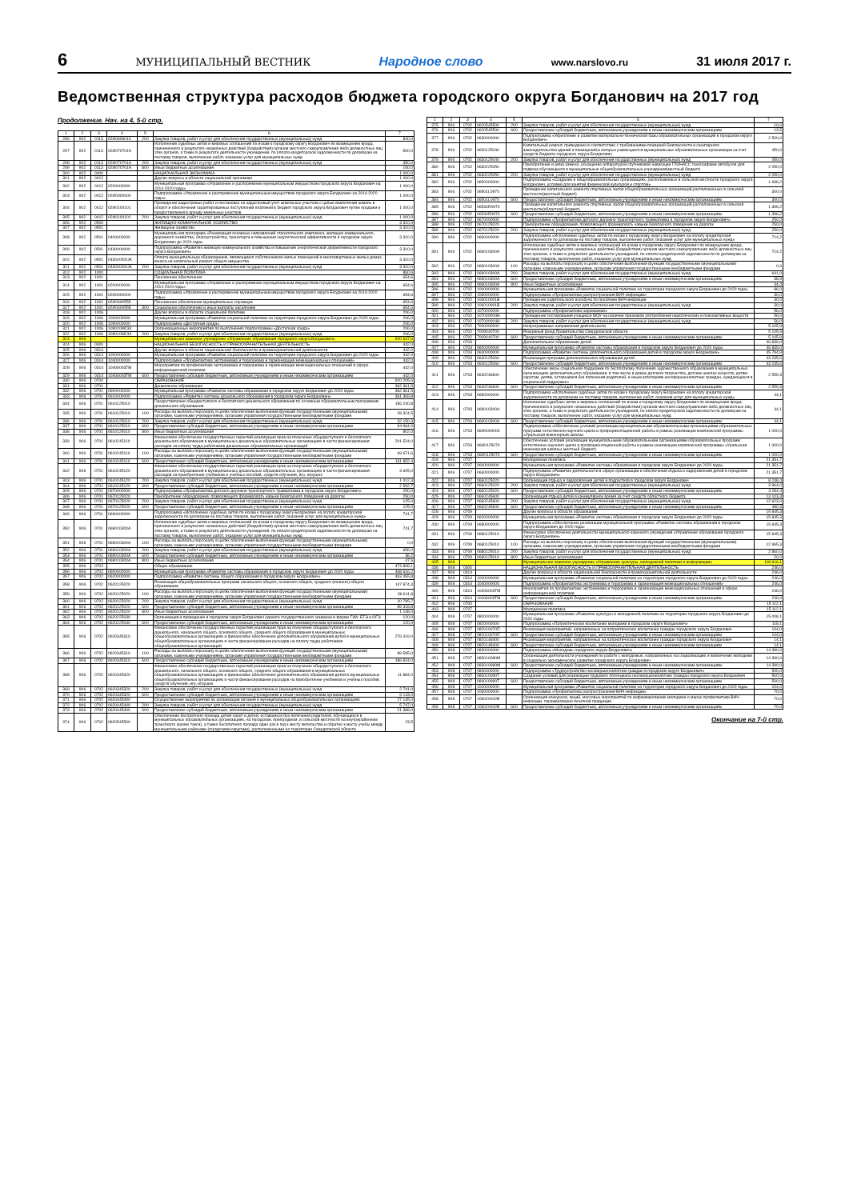6 МУНИЦИПАЛЬНЫЙ ВЕСТНИК Народное слово www.narslovo.ru 31 июля 2017 г.
Ведомственная структура расходов бюджета городского округа Богданович на 2017 год
Продолжение. Нач. на 4, 5-й стр.
| 1 | 2 | 3 | 4 | 5 | 6 | 7 |
| --- | --- | --- | --- | --- | --- | --- |
| 296 | 902 | 0113 | 02И0606010 | 200 | Закупка товаров, работ и услуг для обеспечения государственных (муниципальных) нужд | 840,0 |
| 297 | 902 | 0113 | 02И070701А | | Исполнение судебных актов и мировых соглашений по искам к городскому округу Богданович по возмещению вреда, причиненного в результате незаконных действий (бездействия) органов местного самоуправления либо должностных лиц этих органов, а также в результате деятельности учреждений, по оплате кредиторской задолженности по договорам на поставку товаров, выполнение работ, оказание услуг для муниципальных нужд | 500,0 |
| 298 | 902 | 0113 | 02И070701А | 200 | Закупка товаров, работ и услуг для обеспечения государственных (муниципальных) нужд | 350,0 |
| 299 | 902 | 0113 | 02И070701А | 800 | Иные бюджетные ассигнования | 150,0 |
| 300 | 902 | 0400 | | | НАЦИОНАЛЬНАЯ ЭКОНОМИКА | 1 000,0 |
| 301 | 902 | 0412 | | | Другие вопросы в области национальной экономики | 1 000,0 |
| 302 | 902 | 0412 | 0200000000 | | Муниципальная программа «Управление и распоряжение муниципальным имуществом городского округа Богданович на 2014-2020 годы» | 1 000,0 |
| 303 | 902 | 0412 | 02И0000000 | | Подпрограмма «Управление и распоряжение муниципальным имуществом городского округа Богданович на 2014-2020 годы» | 1 000,0 |
| 304 | 902 | 0412 | 02И0100101 | | Проведение кадастровых работ и постановка на кадастровый учет земельных участков с целью вовлечения земель в оборот и обеспечения гарантированных поступлений платежей в бюджет городского округа Богданович путем продажи и предоставления в аренду земельных участков | 1 000,0 |
| 305 | 902 | 0412 | 02И0100101 | 200 | Закупка товаров, работ и услуг для обеспечения государственных (муниципальных) нужд | 1 000,0 |
| 306 | 902 | 0500 | | | ЖИЛИЩНО-КОММУНАЛЬНОЕ ХОЗЯЙСТВО | 3 310,0 |
| 307 | 902 | 0501 | | | Жилищное хозяйство | 3 310,0 |
| 308 | 902 | 0501 | 0400000000 | | Муниципальная программа «Реализация основных направлений строительного комплекса, жилищно-коммунального, дорожного хозяйства, благоустройства, транспорта и повышения энергетической эффективности в городском округе Богданович до 2020 года» | 3 310,0 |
| 309 | 902 | 0501 | 0430000000 | | Подпрограмма «Развитие жилищно-коммунального хозяйства и повышение энергетической эффективности городского округа Богданович» | 3 310,0 |
| 310 | 902 | 0501 | 043040001Ж | | Оплата муниципальным образованием, являющимся собственником жилых помещений в многоквартирных жилых домах, взноса на капитальный ремонт общего имущества | 3 310,0 |
| 311 | 902 | 0501 | 043040001Ж | 200 | Закупка товаров, работ и услуг для обеспечения государственных (муниципальных) нужд | 3 310,0 |
| 312 | 902 | 1000 | | | СОЦИАЛЬНАЯ ПОЛИТИКА | 860,6 |
| 313 | 902 | 1001 | | | Пенсионное обеспечение | 654,6 |
| 314 | 902 | 1001 | 0200000000 | | Муниципальная программа «Управление и распоряжение муниципальным имуществом городского округа Богданович на 2014-2020 годы» | 654,6 |
| 315 | 902 | 1001 | 02И0000000 | | Подпрограмма «Управление и распоряжение муниципальным имуществом городского округа Богданович на 2014-2020 годы» | 654,6 |
| 316 | 902 | 1001 | 02И0400555 | | Пенсионное обеспечение муниципальных служащих | 654,6 |
| 317 | 902 | 1001 | 02И0400555 | 300 | Социальное обеспечение и иные выплаты населению | 654,6 |
| 318 | 902 | 1006 | | | Другие вопросы в области социальной политики | 206,0 |
| 319 | 902 | 1006 | 1000000000 | | Муниципальная программа «Развитие социальной политики на территории городского округа Богданович до 2020 года» | 206,0 |
| 320 | 902 | 1006 | 1090000000 | | Подпрограмма «Доступная среда» | 206,0 |
| 321 | 902 | 1006 | 109010M234 | | Организационные мероприятия по выполнению подпрограммы «Доступная среда» | 206,0 |
| 322 | 902 | 1006 | 109010M234 | 200 | Закупка товаров, работ и услуг для обеспечения государственных (муниципальных) нужд | 206,0 |
| 323 | 906 | | | | Муниципальное казенное учреждение «Управление образования городского округа Богданович» | 920 647,6 |
| 324 | 906 | 0300 | | | НАЦИОНАЛЬНАЯ БЕЗОПАСНОСТЬ И ПРАВООХРАНИТЕЛЬНАЯ ДЕЯТЕЛЬНОСТЬ | 442,0 |
| 325 | 906 | 0314 | | | Другие вопросы в области национальной безопасности и правоохранительной деятельности | 442,0 |
| 326 | 906 | 0314 | 1000000000 | | Муниципальная программа «Развитие социальной политики на территории городского округа Богданович до 2020 года» | 442,0 |
| 327 | 906 | 0314 | 1040000000 | | Подпрограмма «Профилактика экстремизма и терроризма и гармонизация межнациональных отношений» | 442,0 |
| 328 | 906 | 0314 | 10406003ТМ | | Мероприятия по профилактике экстремизма и терроризма и гармонизации межнациональных отношений в сфере информационной политики | 442,0 |
| 329 | 906 | 0314 | 10406003ТМ | 600 | Предоставление субсидий бюджетным, автономным учреждениям и иным некоммерческим организациям | 442,0 |
| 330 | 906 | 0700 | | | ОБРАЗОВАНИЕ | 920 205,6 |
| 331 | 906 | 0701 | | | Дошкольное образование | 362 361,5 |
| 332 | 906 | 0701 | 0600000000 | | Муниципальная программа «Развитие системы образования в городском округе Богданович до 2020 года» | 362 361,5 |
| 333 | 906 | 0701 | 0610000000 | | Подпрограмма «Развитие системы дошкольного образования в городском округе Богданович» | 361 369,8 |
| 334 | 906 | 0701 | 0610125010 | | Предоставление общедоступного и бесплатного дошкольного образования по основным образовательным программам дошкольного образования | 156 240,8 |
| 335 | 906 | 0701 | 0610125010 | 100 | Расходы на выплаты персоналу в целях обеспечения выполнения функций государственными (муниципальными) органами, казенными учреждениями, органами управления государственными внебюджетными фондами | 28 324,5 |
| 336 | 906 | 0701 | 0610125010 | 200 | Закупка товаров, работ и услуг для обеспечения государственных (муниципальных) нужд | 32 150,3 |
| 337 | 906 | 0701 | 0610125010 | 600 | Предоставление субсидий бюджетным, автономным учреждениям и иным некоммерческим организациям | 94 964,0 |
| 338 | 906 | 0701 | 0610125010 | 800 | Иные бюджетные ассигнования | 802,0 |
| 339 | 906 | 0701 | 0610245110 | | Финансовое обеспечение государственных гарантий реализации прав на получение общедоступного и бесплатного дошкольного образования в муниципальных дошкольных образовательных организациях в части финансирования расходов на оплату труда работников дошкольных образовательных организаций | 201 524,0 |
| 340 | 906 | 0701 | 0610245110 | 100 | Расходы на выплаты персоналу в целях обеспечения выполнения функций государственными (муниципальными) органами, казенными учреждениями, органами управления государственными внебюджетными фондами | 69 671,6 |
| 341 | 906 | 0701 | 0610245110 | 600 | Предоставление субсидий бюджетным, автономным учреждениям и иным некоммерческим организациям | 131 852,4 |
| 342 | 906 | 0701 | 0610245120 | | Финансовое обеспечение государственных гарантий реализации прав на получение общедоступного и бесплатного дошкольного образования в муниципальных дошкольных образовательных организациях в части финансирования расходов на приобретение учебников и учебных пособий, средств обучения, игр, игрушек | 3 605,0 |
| 343 | 906 | 0701 | 0610245120 | 200 | Закупка товаров, работ и услуг для обеспечения государственных (муниципальных) нужд | 1 012,3 |
| 344 | 906 | 0701 | 0610245120 | 600 | Предоставление субсидий бюджетным, автономным учреждениям и иным некоммерческим организациям | 2 592,7 |
| 345 | 906 | 0701 | 0670000000 | | Подпрограмма «Профилактика детского дорожно-транспортного травматизма в городском округе Богданович» | 250,0 |
| 346 | 906 | 0701 | 0670125020 | | Приобретение оборудования, позволяющего формировать навыки безопасного поведения на дорогах | 250,0 |
| 347 | 906 | 0701 | 0670125020 | 200 | Закупка товаров, работ и услуг для обеспечения государственных (муниципальных) нужд | 125,0 |
| 348 | 906 | 0701 | 0670125020 | 600 | Предоставление субсидий бюджетным, автономным учреждениям и иным некоммерческим организациям | 125,0 |
| 349 | 906 | 0701 | 0690000000 | | Подпрограмма «Исполнение судебных актов по искам к городскому округу Богданович на оплату кредиторской задолженности по договорам на поставку товаров, выполнение работ, оказания услуг для муниципальных нужд» | 741,7 |
| 350 | 906 | 0701 | 069010300А | | Исполнение судебных актов и мировых соглашений по искам к городскому округу Богданович по возмещению вреда, причиненного в результате незаконных действий (бездействия) органов местного самоуправления либо должностных лиц этих органов, а также в результате деятельности учреждений, по оплате кредиторской задолженности по договорам на поставку товаров, выполнение работ, оказание услуг для муниципальных нужд | 741,7 |
| 351 | 906 | 0701 | 069010300А | 100 | Расходы на выплаты персоналу в целях обеспечения выполнения функций государственными (муниципальными) органами, казенными учреждениями, органами управления государственными внебюджетными фондами | 0,0 |
| 352 | 906 | 0701 | 069010300А | 200 | Закупка товаров, работ и услуг для обеспечения государственных (муниципальных) нужд | 656,0 |
| 353 | 906 | 0701 | 069010300А | 600 | Предоставление субсидий бюджетным, автономным учреждениям и иным некоммерческим организациям | 38,2 |
| 354 | 906 | 0701 | 069010300А | 800 | Иные бюджетные ассигнования | 47,5 |
| 355 | 906 | 0702 | | | Общее образование | 473 808,1 |
| 356 | 906 | 0702 | 0600000000 | | Муниципальная программа «Развитие системы образования в городском округе Богданович до 2020 года» | 468 616,2 |
| 357 | 906 | 0702 | 0620000000 | | Подпрограмма «Развитие системы общего образования в городском округе Богданович» | 463 455,8 |
| 358 | 906 | 0702 | 0620125020 | | Реализация общеобразовательных программ начального общего, основного общего, среднего (полного) общего образования | 147 874,3 |
| 359 | 906 | 0702 | 0620125020 | 100 | Расходы на выплаты персоналу в целях обеспечения выполнения функций государственными (муниципальными) органами, казенными учреждениями, органами управления государственными внебюджетными фондами | 36 611,8 |
| 360 | 906 | 0702 | 0620125020 | 200 | Закупка товаров, работ и услуг для обеспечения государственных (муниципальных) нужд | 20 795,7 |
| 361 | 906 | 0702 | 0620125020 | 600 | Предоставление субсидий бюджетным, автономным учреждениям и иным некоммерческим организациям | 89 318,8 |
| 362 | 906 | 0702 | 0620125020 | 800 | Иные бюджетные ассигнования | 1 148,0 |
| 363 | 906 | 0702 | 0620225030 | | Организация и проведение в городском округе Богданович единого государственного экзамена в форме ГИА, ЕГЭ и ОГЭ | 120,0 |
| 364 | 906 | 0702 | 0620225030 | 600 | Предоставление субсидий бюджетным, автономным учреждениям и иным некоммерческим организациям | 120,0 |
| 365 | 906 | 0702 | 0620345310 | | Финансовое обеспечение государственных гарантий реализации прав на получение общедоступного и бесплатного дошкольного, начального общего, основного общего, среднего общего образования в муниципальных общеобразовательных организациях и финансовое обеспечение дополнительного образования детей в муниципальных общеобразовательных организациях в части финансирования расходов на оплату труда работников общеобразовательных организаций | 276 419,0 |
| 366 | 906 | 0702 | 0620345310 | 100 | Расходы на выплаты персоналу в целях обеспечения выполнения функций государственными (муниципальными) органами, казенными учреждениями, органами управления государственными внебюджетными фондами | 89 595,0 |
| 367 | 906 | 0702 | 0620345310 | 600 | Предоставление субсидий бюджетным, автономным учреждениям и иным некоммерческим организациям | 186 824,0 |
| 368 | 906 | 0702 | 0620345320 | | Финансовое обеспечение государственных гарантий реализации прав на получение общедоступного и бесплатного дошкольного, начального общего, основного общего, среднего общего образования в муниципальных общеобразовательных организациях и финансовое обеспечение дополнительного образования детей в муниципальных общеобразовательных организациях в части финансирования расходов на приобретение учебников и учебных пособий, средств обучения, игр, игрушек | 11 884,0 |
| 369 | 906 | 0702 | 0620345320 | 200 | Закупка товаров, работ и услуг для обеспечения государственных (муниципальных) нужд | 2 741,0 |
| 370 | 906 | 0702 | 0620345320 | 600 | Предоставление субсидий бюджетным, автономным учреждениям и иным некоммерческим организациям | 9 143,0 |
| 371 | 906 | 0702 | 0620445400 | | Осуществление мероприятий по организации питания в муниципальных общеобразовательных организациях | 27 135,0 |
| 372 | 906 | 0702 | 0620445400 | 200 | Закупка товаров, работ и услуг для обеспечения государственных (муниципальных) нужд | 5 747,0 |
| 373 | 906 | 0702 | 0620445400 | 600 | Предоставление субсидий бюджетным, автономным учреждениям и иным некоммерческим организациям | 21 388,0 |
| 374 | 906 | 0702 | 0620545500 | | Обеспечение бесплатного проезда детей-сирот и детей, оставшихся без попечения родителей, обучающихся в муниципальных образовательных организациях, на городском, пригородном, в сельской местности на внутрирайонном транспорте (кроме такси), а также бесплатного проезда один раз в год к месту жительства и обратно к месту учебы между муниципальными районами (городскими округами), расположенными на территории Свердловской области | 23,5 |
| 1 | 2 | 3 | 4 | 5 | 6 | 7 |
| --- | --- | --- | --- | --- | --- | --- |
| 375 | 906 | 0702 | 0620545500 | 200 | Закупка товаров, работ и услуг для обеспечения государственных (муниципальных) нужд | 10,0 |
| 376 | 906 | 0702 | 0620545500 | 600 | Предоставление субсидий бюджетным, автономным учреждениям и иным некоммерческим организациям | 13,5 |
| 377 | 906 | 0702 | 0630000000 | | Подпрограмма «Укрепление и развитие материально-технической базы образовательных организаций в городском округе Богданович» | 2 500,0 |
| 378 | 906 | 0702 | 0630125040 | | Капитальный ремонт, приведение в соответствие с требованиями пожарной безопасности и санитарного законодательства зданий и помещений,в которых размещаются муниципальные образовательные организации за счет средств бюджета городского округа Богданович | 450,0 |
| 379 | 906 | 0702 | 0630125040 | 200 | Закупка товаров, работ и услуг для обеспечения государственных (муниципальных) нужд | 450,0 |
| 380 | 906 | 0702 | 0630225050 | | Приобретение и (или) замена ,оснащение аппаратурой спутниковой навигации ГЛОНАСС тахографами автобусов для подвоза обучающихся в муниципальные общеобразовательные учреждения(местный бюджет) | 2 050,0 |
| 381 | 906 | 0702 | 0630225050 | 200 | Закупка товаров, работ и услуг для обеспечения государственных (муниципальных) нужд | 2 050,0 |
| 382 | 906 | 0702 | 0650000000 | | Подпрограмма «Создание в общеобразовательных организациях, расположенных в сельской местности городского округа Богданович, условий для занятий физической культурой и спортом» | 1 696,2 |
| 383 | 906 | 0702 | 06501L0970 | | Проведение капитального ремонта спортивных залов общеобразовательных организаций,расположенных в сельской местности(местный бюджет) | 300,0 |
| 384 | 906 | 0702 | 06501L0970 | 600 | Предоставление субсидий бюджетным, автономным учреждениям и иным некоммерческим организациям | 300,0 |
| 385 | 906 | 0702 | 06534R0970 | | Проведение капитального ремонта спортивных залов общеобразовательных организаций,расположенных в сельской местности(областной бюджет) | 1 396,2 |
| 386 | 906 | 0702 | 06534R0970 | 600 | Предоставление субсидий бюджетным, автономным учреждениям и иным некоммерческим организациям | 1 396,2 |
| 387 | 906 | 0702 | 0670000000 | | Подпрограмма «Профилактика детского дорожно-транспортного травматизма в городском округе Богданович» | 250,0 |
| 388 | 906 | 0702 | 0670125020 | | Приобретение оборудования, позволяющего формировать навыки безопасного поведения на дорогах | 250,0 |
| 389 | 906 | 0702 | 0670125020 | 200 | Закупка товаров, работ и услуг для обеспечения государственных (муниципальных) нужд | 250,0 |
| 390 | 906 | 0702 | 0690000000 | | Подпрограмма «Исполнение судебных актов по искам к городскому округу Богданович на оплату кредиторской задолженности по договорам на поставку товаров, выполнение работ, оказания услуг для муниципальных нужд» | 714,2 |
| 391 | 906 | 0702 | 069010300А | | Исполнение судебных актов и мировых соглашений по искам к городскому округу Богданович по возмещению вреда, причиненного в результате незаконных действий (бездействия) органов местного самоуправления либо должностных лиц этих органов, а также в результате деятельности учреждений, по оплате кредиторской задолженности по договорам на поставку товаров, выполнение работ, оказание услуг для муниципальных нужд | 714,2 |
| 392 | 906 | 0702 | 069010300А | 100 | Расходы на выплаты персоналу в целях обеспечения выполнения функций государственными (муниципальными) органами, казенными учреждениями, органами управления государственными внебюджетными фондами | 0,0 |
| 393 | 906 | 0702 | 069010300А | 200 | Закупка товаров, работ и услуг для обеспечения государственных (муниципальных) нужд | 641,0 |
| 394 | 906 | 0702 | 069010300А | 600 | Предоставление субсидий бюджетным, автономным учреждениям и иным некоммерческим организациям | 38,9 |
| 395 | 906 | 0702 | 069010300А | 800 | Иные бюджетные ассигнования | 34,4 |
| 396 | 906 | 0702 | 1000000000 | | Муниципальная программа «Развитие социальной политики на территории городского округа Богданович до 2020 года» | 86,0 |
| 397 | 906 | 0702 | 1060000000 | | Подпрограмма «Профилактика распространения ВИЧ-инфекции» | 30,0 |
| 398 | 906 | 0702 | 106010001В | | Проведение родительского всеобуча по проблеме ВИЧ-инфекции | 30,0 |
| 399 | 906 | 0702 | 106010001В | 200 | Закупка товаров, работ и услуг для обеспечения государственных (муниципальных) нужд | 30,0 |
| 400 | 906 | 0702 | 1070000000 | | Подпрограмма «Профилактика наркомании» | 56,0 |
| 401 | 906 | 0702 | 107040004Н | | Проведение тестирования учащихся МОУ на наличие признаков употребления наркотических и психоактивных веществ | 56,0 |
| 402 | 906 | 0702 | 107040004Н | 200 | Закупка товаров, работ и услуг для обеспечения государственных (муниципальных) нужд | 56,0 |
| 403 | 906 | 0702 | 7000000000 | | Непрограммные направления деятельности | 5 105,9 |
| 404 | 906 | 0702 | 7009040700 | | Резервный фонд Правительства Свердловской области | 5 105,9 |
| 405 | 906 | 0702 | 7009040700 | 600 | Предоставление субсидий бюджетным, автономным учреждениям и иным некоммерческим организациям | 5 105,9 |
| 406 | 906 | 0703 | | | Дополнительное образование детей | 46 839,0 |
| 407 | 906 | 0703 | 0600000000 | | Муниципальная программа «Развитие системы образования в городском округе Богданович до 2020 года» | 46 839,0 |
| 408 | 906 | 0703 | 0640000000 | | Подпрограмма «Развитие системы дополнительного образования детей в городском округе Богданович» | 45 794,9 |
| 409 | 906 | 0703 | 0640125060 | | Реализация программ дополнительного образования детей | 43 235,6 |
| 410 | 906 | 0703 | 0640125060 | 600 | Предоставление субсидий бюджетным, автономным учреждениям и иным некоммерческим организациям | 43 235,6 |
| 411 | 906 | 0703 | 0640246600 | | Обеспечение меры социальной поддержки по бесплатному получению художественного образования в муниципальных организациях дополнительного образования, в том числе в домах детского творчества, детских школах искусств, детям-сиротам, детям, оставшимся без попечения родителей, и иным категориям несовершеннолетних граждан, нуждающихся в социальной поддержке» | 2 559,3 |
| 412 | 906 | 0703 | 0640246600 | 600 | Предоставление субсидий бюджетным, автономным учреждениям и иным некоммерческим организациям | 2 559,3 |
| 413 | 906 | 0703 | 0690000000 | | Подпрограмма «Исполнение судебных актов по искам к городскому округу Богданович на оплату кредиторской задолженности по договорам на поставку товаров, выполнение работ, оказания услуг для муниципальных нужд» | 44,1 |
| 414 | 906 | 0703 | 069010300А | | Исполнение судебных актов и мировых соглашений по искам к городскому округу Богданович по возмещению вреда, причиненного в результате незаконных действий (бездействия) органов местного самоуправления либо должностных лиц этих органов, а также в результате деятельности учреждений, по оплате кредиторской задолженности по договорам на поставку товаров, выполнение работ, оказание услуг для муниципальных нужд | 44,1 |
| 415 | 906 | 0703 | 069010300А | 600 | Предоставление субсидий бюджетным, автономным учреждениям и иным некоммерческим организациям | 44,1 |
| 416 | 906 | 0703 | 06И0000000 | | Подпрограмма «Обеспечение условий реализации муниципальными образовательными организациями образовательных программ естественно-научного цикла и профориентационной работы в рамках реализации комплексной программы «Уральская инженерная школа» | 1 000,0 |
| 417 | 906 | 0703 | 06И0125070 | | Обеспечение условий реализации муниципальными образовательными организациями образовательных программ естественно-научного цикла и профориентационной работы в рамках реализации комплексной программы «Уральская инженерная школа»( местный бюджет) | 1 000,0 |
| 418 | 906 | 0703 | 06И0125070 | 600 | Предоставление субсидий бюджетным, автономным учреждениям и иным некоммерческим организациям | 1 000,0 |
| 419 | 906 | 0707 | | | Молодежная политика | 21 351,7 |
| 420 | 906 | 0707 | 0600000000 | | Муниципальная программа «Развитие системы образования в городском округе Богданович до 2020 года» | 21 351,7 |
| 421 | 906 | 0707 | 0660000000 | | Подпрограмма «Развитие деятельности в сфере организации и обеспечения отдыха и оздоровления детей в городском округе Богданович» | 21 351,7 |
| 422 | 906 | 0707 | 0660125020 | | Организация отдыха и оздоровления детей и подростков в городском округе Богданович | 8 248,4 |
| 423 | 906 | 0707 | 0660125020 | 200 | Закупка товаров, работ и услуг для обеспечения государственных (муниципальных) нужд | 3 964,0 |
| 424 | 906 | 0707 | 0660125020 | 600 | Предоставление субсидий бюджетным, автономным учреждениям и иным некоммерческим организациям | 4 284,4 |
| 425 | 906 | 0707 | 0660245600 | | Организация отдыха детей в каникулярное время за счет средств областного бюджета | 13 103,3 |
| 426 | 906 | 0707 | 0660245600 | 200 | Закупка товаров, работ и услуг для обеспечения государственных (муниципальных) нужд | 12 623,0 |
| 427 | 906 | 0707 | 0660245600 | 600 | Предоставление субсидий бюджетным, автономным учреждениям и иным некоммерческим организациям | 480,3 |
| 428 | 906 | 0709 | | | Другие вопросы в области образования | 15 845,3 |
| 429 | 906 | 0709 | 0600000000 | | Муниципальная программа «Развитие системы образования в городском округе Богданович до 2020 года» | 15 845,3 |
| 430 | 906 | 0709 | 0680000000 | | Подпрограмма «Обеспечение реализации муниципальной программы «Развитие системы образования в городском округе Богданович до 2020 года» | 15 845,3 |
| 431 | 906 | 0709 | 0680125010 | | Финансовое обеспечение деятельности муниципального казенного учреждения «Управление образования городского округа Богданович» | 15 845,3 |
| 432 | 906 | 0709 | 0680125010 | 100 | Расходы на выплаты персоналу в целях обеспечения выполнения функций государственными (муниципальными) органами, казенными учреждениями, органами управления государственными внебюджетными фондами | 12 965,3 |
| 433 | 906 | 0709 | 0680125010 | 200 | Закупка товаров, работ и услуг для обеспечения государственных (муниципальных) нужд | 2 860,0 |
| 434 | 906 | 0709 | 0680125010 | 800 | Иные бюджетные ассигнования | 20,0 |
| 435 | 908 | | | | Муниципальное казенное учреждение «Управление культуры, молодежной политики и информации» | 118 616,1 |
| 436 | 908 | 0300 | | | НАЦИОНАЛЬНАЯ БЕЗОПАСНОСТЬ И ПРАВООХРАНИТЕЛЬНАЯ ДЕЯТЕЛЬНОСТЬ | 246,0 |
| 437 | 908 | 0314 | | | Другие вопросы в области национальной безопасности и правоохранительной деятельности | 246,0 |
| 438 | 908 | 0314 | 1000000000 | | Муниципальная программа «Развитие социальной политики на территории городского округа Богданович до 2020 года» | 246,0 |
| 439 | 908 | 0314 | 1040000000 | | Подпрограмма «Профилактика экстремизма и терроризма и гармонизация межнациональных отношений» | 246,0 |
| 440 | 908 | 0314 | 10406003ТМ | | Мероприятия по профилактике экстремизма и терроризма и гармонизации межнациональных отношений в сфере информационной политики | 246,0 |
| 441 | 908 | 0314 | 10406003ТМ | 600 | Предоставление субсидий бюджетным, автономным учреждениям и иным некоммерческим организациям | 246,0 |
| 442 | 908 | 0700 | | | ОБРАЗОВАНИЕ | 15 112,1 |
| 443 | 908 | 0707 | | | Молодежная политика | 15 112,1 |
| 444 | 908 | 0707 | 0800000000 | | Муниципальная программа «Развитие культуры и молодежной политики на территории городского округа Богданович до 2020 года» | 15 008,1 |
| 445 | 908 | 0707 | 0820000000 | | Подпрограмма «Патриотическое воспитание молодежи в городском округе Богданович» | 118,1 |
| 446 | 908 | 0707 | 082010070П | | Реализация мероприятий, направленных на патриотическое воспитание граждан городского округа Богданович | 104,0 |
| 447 | 908 | 0707 | 082010070П | 600 | Предоставление субсидий бюджетным, автономным учреждениям и иным некоммерческим организациям | 104,0 |
| 448 | 908 | 0707 | 0820148400 | | Реализация мероприятий, направленных на патриотическое воспитание граждан городского округа Богданович | 14,1 |
| 449 | 908 | 0707 | 0820148400 | 600 | Предоставление субсидий бюджетным, автономным учреждениям и иным некоммерческим организациям | 14,1 |
| 450 | 908 | 0707 | 0830000000 | | Подпрограмма «Молодежь городского округа Богданович» | 14 390,0 |
| 451 | 908 | 0707 | 083010080М | | Организация деятельности учреждений по работе с молодежью, направленных на социализацию и вовлечение молодежи в социально-экономическое развитие городского округа Богданович | 14 390,0 |
| 452 | 908 | 0707 | 083010080М | 600 | Предоставление субсидий бюджетным, автономным учреждениям и иным некоммерческим организациям | 14 390,0 |
| 453 | 908 | 0707 | 0840000000 | | Подпрограмма «Трудоустройство несовершеннолетних граждан в городском округе Богданович» | 500,0 |
| 454 | 908 | 0707 | 084010090Т | | Создание условий для реализации трудового потенциала несовершеннолетних граждан городского округа Богданович | 500,0 |
| 455 | 908 | 0707 | 084010090Т | 600 | Предоставление субсидий бюджетным, автономным учреждениям и иным некоммерческим организациям | 500,0 |
| 456 | 908 | 0707 | 1000000000 | | Муниципальная программа «Развитие социальной политики на территории городского округа Богданович до 2020 года» | 104,0 |
| 457 | 908 | 0707 | 1060000000 | | Подпрограмма «Профилактика распространения ВИЧ-инфекции» | 70,0 |
| 458 | 908 | 0707 | 106020002В | | Организация конкурсов, акций, массовых мероприятий по информированию молодежи о мерах профилактики ВИЧ-инфекции, тиражирование печатной продукции | 70,0 |
| 459 | 908 | 0707 | 106020002В | 600 | Предоставление субсидий бюджетным, автономным учреждениям и иным некоммерческим организациям | 70,0 |
Окончание на 7-й стр.